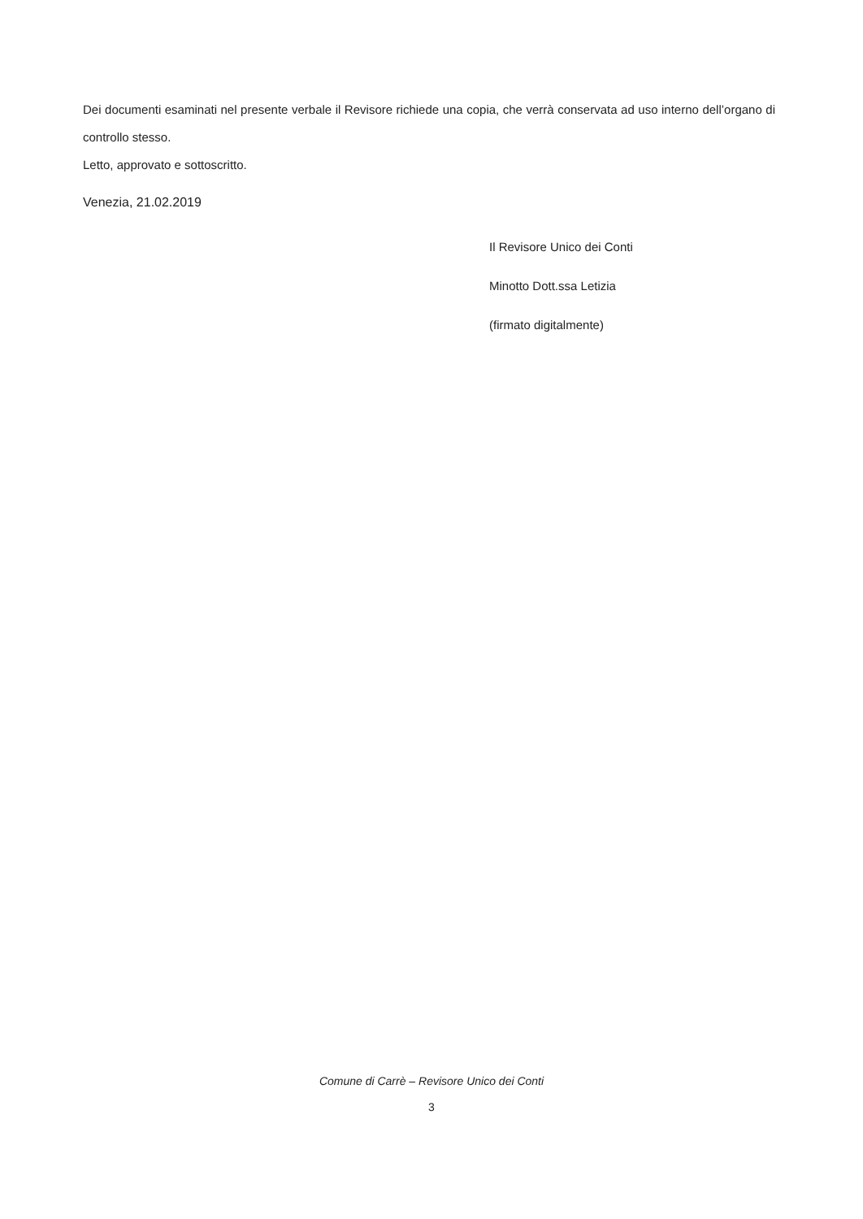Dei documenti esaminati nel presente verbale il Revisore richiede una copia, che verrà conservata ad uso interno dell’organo di controllo stesso.
Letto, approvato e sottoscritto.
Venezia, 21.02.2019
Il Revisore Unico dei Conti
Minotto Dott.ssa Letizia
(firmato digitalmente)
Comune di Carrè – Revisore Unico dei Conti
3